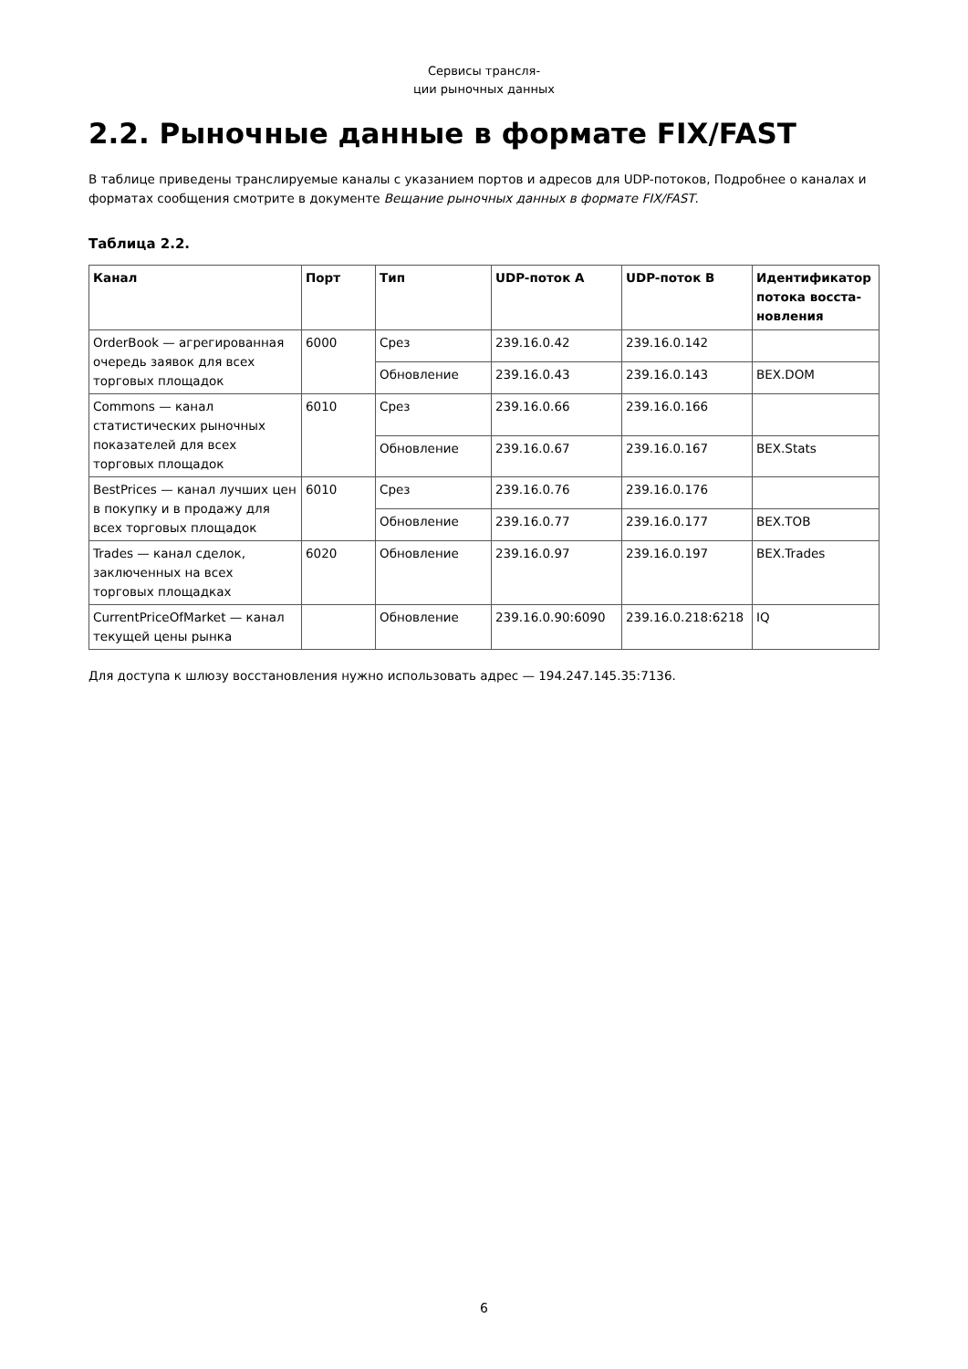Сервисы трансля-
ции рыночных данных
2.2. Рыночные данные в формате FIX/FAST
В таблице приведены транслируемые каналы с указанием портов и адресов для UDP-потоков, Подробнее о каналах и форматах сообщения смотрите в документе Вещание рыночных данных в формате FIX/FAST.
Таблица 2.2.
| Канал | Порт | Тип | UDP-поток A | UDP-поток B | Идентификатор потока восста-новления |
| --- | --- | --- | --- | --- | --- |
| OrderBook — агрегированная очередь заявок для всех торговых площадок | 6000 | Срез | 239.16.0.42 | 239.16.0.142 | |
| | | Обновление | 239.16.0.43 | 239.16.0.143 | BEX.DOM |
| Commons — канал статистических рыночных показателей для всех торговых площадок | 6010 | Срез | 239.16.0.66 | 239.16.0.166 | |
| | | Обновление | 239.16.0.67 | 239.16.0.167 | BEX.Stats |
| BestPrices — канал лучших цен в покупку и в продажу для всех торговых площадок | 6010 | Срез | 239.16.0.76 | 239.16.0.176 | |
| | | Обновление | 239.16.0.77 | 239.16.0.177 | BEX.TOB |
| Trades — канал сделок, заключенных на всех торговых площадках | 6020 | Обновление | 239.16.0.97 | 239.16.0.197 | BEX.Trades |
| CurrentPriceOfMarket — канал текущей цены рынка | | Обновление | 239.16.0.90:6090 | 239.16.0.218:6218 | IQ |
Для доступа к шлюзу восстановления нужно использовать адрес — 194.247.145.35:7136.
6